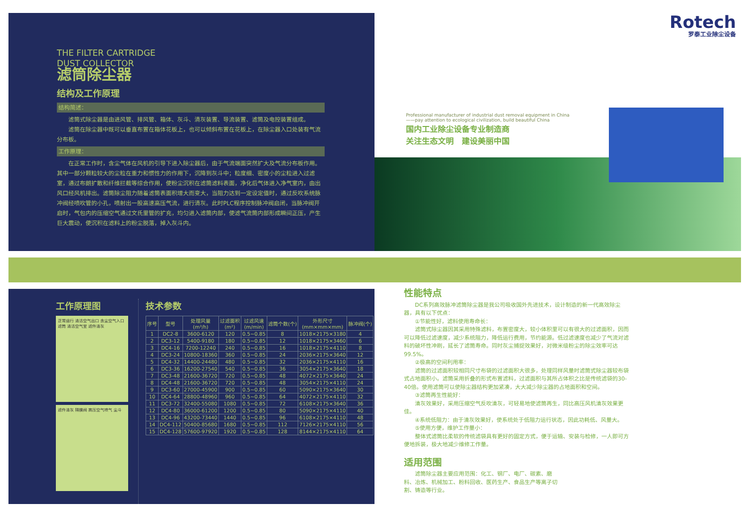THE FILTER CARTRIDGE
DUST COLLECTOR
滤筒除尘器
结构及工作原理
结构简述：
滤筒式除尘器是由进风管、排风管、箱体、灰斗、清灰装置、导流装置、滤筒及电控装置组成。
滤筒在除尘器中既可以垂直布置在箱体花板上，也可以倾斜布置在花板上，在除尘器入口处装有气流分布板。
工作原理：
在正常工作时，含尘气体在风机的引导下进入除尘器后，由于气流端面突然扩大及气流分布板作用。其中一部分颗粒较大的尘粒在重力和惯性力的作用下，沉降到灰斗中；粒度细、密度小的尘粒进入过滤室，通过布朗扩散和纤维拦截等综合作用，使粉尘沉积在滤筒滤料表面，净化后气体进入净气室内，由出风口经风机排出。滤筒除尘阻力随着滤筒表面积增大而变大，当阻力达到一定设定值时，通过反吹系统脉冲阀经喷吹管的小孔，喷射出一股高速高压气流，进行清灰。此时PLC程序控制脉冲阀启闭，当脉冲阀开启时，气包内的压缩空气通过文氏里管的扩充，均匀进入滤筒内部，使滤气流筒内部形成瞬间正压，产生巨大震动，使沉积在滤料上的粉尘脱落，掉入灰斗内。
Rotech
罗泰工业除尘设备
Professional manufacturer of industrial dust removal equipment in China
——pay attention to ecological civilization, build beautiful China
国内工业除尘设备专业制造商
关注生态文明　建设美丽中国
工作原理图
正常运行 清洁空气出口 含尘空气入口 滤筒 清洁空气室 滤件清灰
滤件清灰 隔膜阀 高压空气喷气 尘斗
技术参数
| 序号 | 型号 | 处理风量 (m³/h) | 过滤面积 (m²) | 过滤风速 (m/min) | 滤筒个数(个) | 外形尺寸 (mm×mm×mm) | 脉冲阀(个) |
| --- | --- | --- | --- | --- | --- | --- | --- |
| 1 | DC2-8 | 3600-6120 | 120 | 0.5~0.85 | 8 | 1018×2175×3180 | 4 |
| 2 | DC3-12 | 5400-9180 | 180 | 0.5~0.85 | 12 | 1018×2175×3460 | 6 |
| 3 | DC4-16 | 7200-12240 | 240 | 0.5~0.85 | 16 | 1018×2175×4110 | 8 |
| 4 | DC3-24 | 10800-18360 | 360 | 0.5~0.85 | 24 | 2036×2175×3640 | 12 |
| 5 | DC4-32 | 14400-24480 | 480 | 0.5~0.85 | 32 | 2036×2175×4110 | 16 |
| 6 | DC3-36 | 16200-27540 | 540 | 0.5~0.85 | 36 | 3054×2175×3640 | 18 |
| 7 | DC3-48 | 21600-36720 | 720 | 0.5~0.85 | 48 | 4072×2175×3640 | 24 |
| 8 | DC4-48 | 21600-36720 | 720 | 0.5~0.85 | 48 | 3054×2175×4110 | 24 |
| 9 | DC3-60 | 27000-45900 | 900 | 0.5~0.85 | 60 | 5090×2175×3640 | 30 |
| 10 | DC4-64 | 28800-48960 | 960 | 0.5~0.85 | 64 | 4072×2175×4110 | 32 |
| 11 | DC3-72 | 32400-55080 | 1080 | 0.5~0.85 | 72 | 6108×2175×3640 | 36 |
| 12 | DC4-80 | 36000-61200 | 1200 | 0.5~0.85 | 80 | 5090×2175×4110 | 40 |
| 13 | DC4-96 | 43200-73440 | 1440 | 0.5~0.85 | 96 | 6108×2175×4110 | 48 |
| 14 | DC4-112 | 50400-85680 | 1680 | 0.5~0.85 | 112 | 7126×2175×4110 | 56 |
| 15 | DC4-128 | 57600-97920 | 1920 | 0.5~0.85 | 128 | 8144×2175×4110 | 64 |
性能特点
DC系列高效脉冲滤筒除尘器是我公司吸收国外先进技术，设计制造的新一代高效除尘器，具有以下优点：
①节能性好，滤料使用寿命长：
滤筒式除尘器因其采用特殊滤料，布置密度大，较小体积里可以有很大的过滤面积，因而可以降低过滤速度，减少系统阻力，降低运行费用，节约能源。低过滤速度也减少了气流对滤料的破坏性冲刷，延长了滤筒寿命。同时灰尘捕捉效果好，对微米级粉尘的除尘效率可达99.5%。
②极高的空间利用率：
滤筒的过滤面积较相同尺寸布袋的过滤面积大很多，处理同样风量时滤筒式除尘器较布袋式占地面积小。滤筒采用折叠的形式布置滤料，过滤面积与其所占体积之比是传统滤袋的30-40倍。使用滤筒可以使除尘器结构更加紧凑，大大减少除尘器的占地面积和空间。
③滤筒再生性能好：
清灰效果好，采用压缩空气反吹清灰，可轻易地使滤筒再生，同比高压风机清灰效果更佳。
④系统低阻力：由于清灰效果好，使系统处于低阻力运行状态，因此功耗低、风量大。
⑤使用方便，维护工作量小：
整体式滤筒比柔软的传统滤袋具有更好的固定方式，便于运输、安装与检修，一人即可方便地拆装，极大地减少维修工作量。
适用范围
滤筒除尘器主要应用范围：化工、钢厂、电厂、碳素、磨料、冶炼、机械加工、粉料回收、医药生产、食品生产等离子切割、铸造等行业。